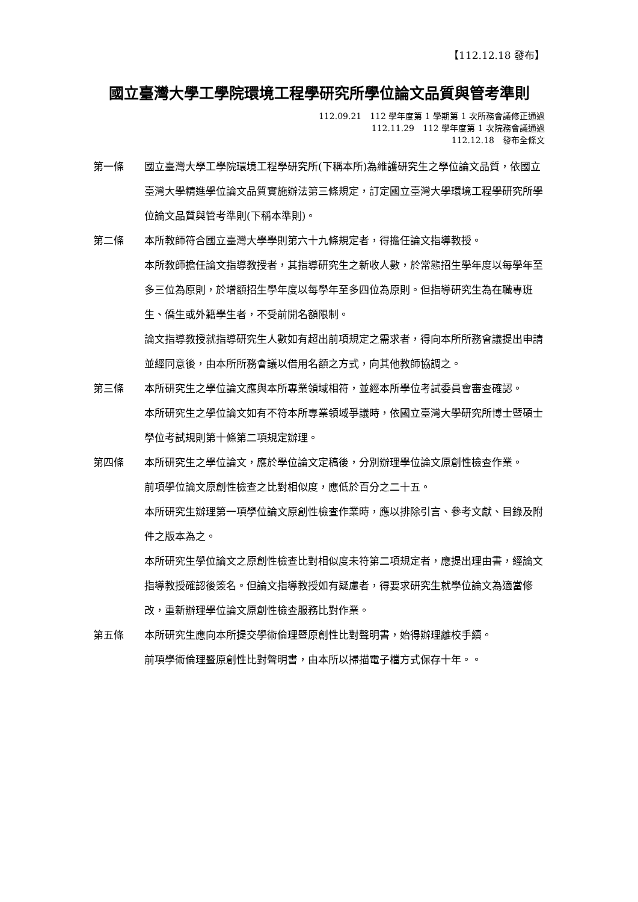【112.12.18 發布】
國立臺灣大學工學院環境工程學研究所學位論文品質與管考準則
112.09.21　112 學年度第 1 學期第 1 次所務會議修正通過
112.11.29　112 學年度第 1 次院務會議通過
112.12.18　發布全條文
第一條 國立臺灣大學工學院環境工程學研究所(下稱本所)為維護研究生之學位論文品質，依國立臺灣大學精進學位論文品質實施辦法第三條規定，訂定國立臺灣大學環境工程學研究所學位論文品質與管考準則(下稱本準則)。
第二條 本所教師符合國立臺灣大學學則第六十九條規定者，得擔任論文指導教授。
本所教師擔任論文指導教授者，其指導研究生之新收人數，於常態招生學年度以每學年至多三位為原則，於增額招生學年度以每學年至多四位為原則。但指導研究生為在職專班生、僑生或外籍學生者，不受前開名額限制。
論文指導教授就指導研究生人數如有超出前項規定之需求者，得向本所所務會議提出申請並經同意後，由本所所務會議以借用名額之方式，向其他教師協調之。
第三條 本所研究生之學位論文應與本所專業領域相符，並經本所學位考試委員會審查確認。
本所研究生之學位論文如有不符本所專業領域爭議時，依國立臺灣大學研究所博士暨碩士學位考試規則第十條第二項規定辦理。
第四條 本所研究生之學位論文，應於學位論文定稿後，分別辦理學位論文原創性檢查作業。
前項學位論文原創性檢查之比對相似度，應低於百分之二十五。
本所研究生辦理第一項學位論文原創性檢查作業時，應以排除引言、參考文獻、目錄及附件之版本為之。
本所研究生學位論文之原創性檢查比對相似度未符第二項規定者，應提出理由書，經論文指導教授確認後簽名。但論文指導教授如有疑慮者，得要求研究生就學位論文為適當修改，重新辦理學位論文原創性檢查服務比對作業。
第五條 本所研究生應向本所提交學術倫理暨原創性比對聲明書，始得辦理離校手續。
前項學術倫理暨原創性比對聲明書，由本所以掃描電子檔方式保存十年。。